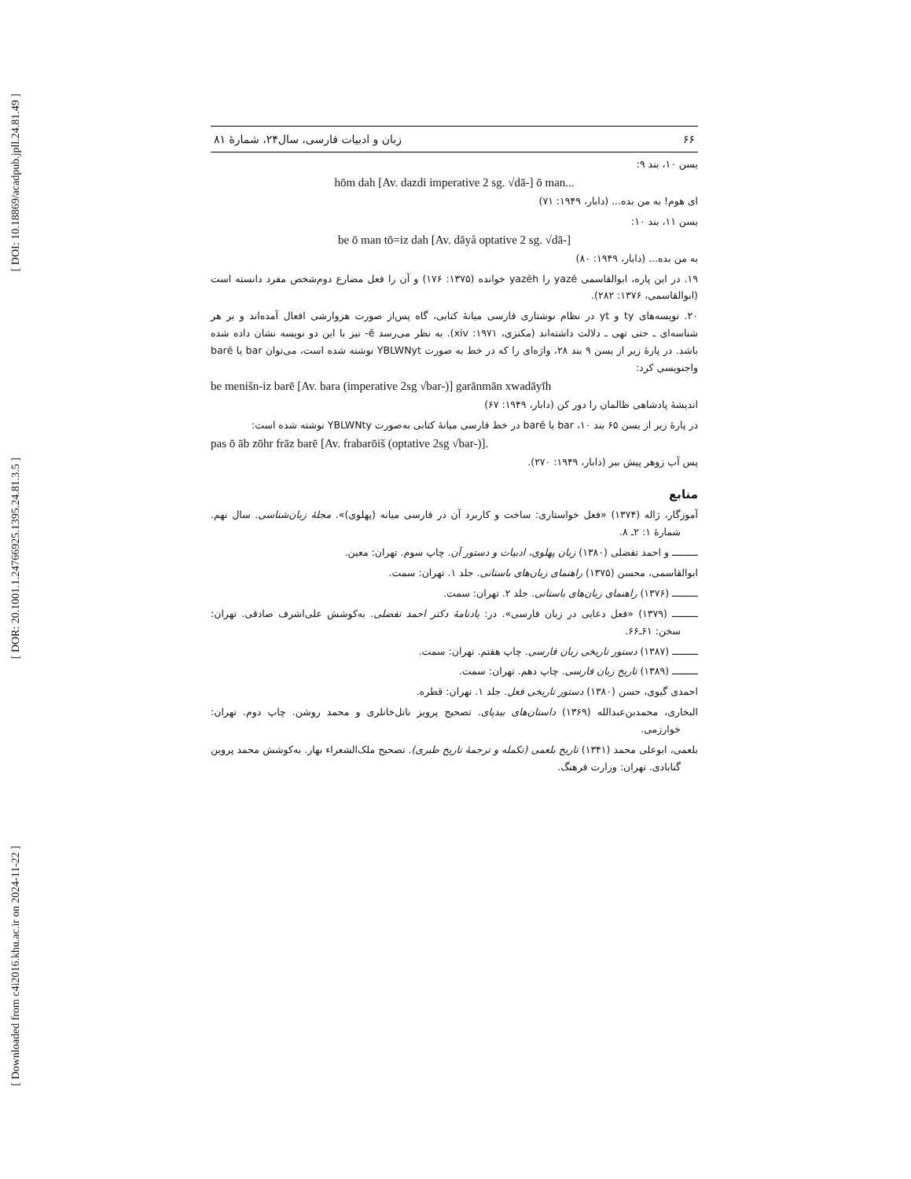[ DOI: 10.18869/acadpub.jpll.24.81.49 ]
[ DOR: 20.1001.1.24766925.1395.24.81.3.5 ]
[ Downloaded from c4i2016.khu.ac.ir on 2024-11-22 ]
۶۶ زبان و ادبیات فارسی، سال۲۴، شمارهٔ ۸۱
یسن ۱۰، بند ۹:
hōm dah [Av. dazdi imperative 2 sg. √dā-] ō man...
ای هوم! به من بده... (دابار، ۱۹۴۹: ۷۱)
یسن ۱۱، بند ۱۰:
be ō man tō=iz dah [Av. dāyå optative 2 sg. √dā-]
به من بده... (دابار، ۱۹۴۹: ۸۰)
۱۹. در این پاره، ابوالقاسمی yazē را yazēh خوانده (۱۳۷۵: ۱۷۶) و آن را فعل مضارع دوم‌شخص مفرد دانسته است (ابوالقاسمی، ۱۳۷۶: ۲۸۲).
۲۰. نویسه‌های ty و yt در نظام نوشتاری فارسی میانهٔ کتابی، گاه پس‌از صورت هزوارشی افعال آمده‌اند و بر هر شناسه‌ای ـ حتی تهی ـ دلالت داشته‌اند (مکنزی، ۱۹۷۱: xiv). به نظر می‌رسد ē- نیز با این دو نویسه نشان داده شده باشد. در پارهٔ زیر از یسن ۹ بند ۲۸، واژه‌ای را که در خط به صورت YBLWNyt نوشته شده است، می‌توان bar یا barē واجنویسی کرد:
be menišn-iz barē [Av. bara (imperative 2sg √bar-)] garānmān xwadāyīh
اندیشهٔ پادشاهی ظالمان را دور کن (دابار، ۱۹۴۹: ۶۷)
در پارهٔ زیر از یسن ۶۵ بند ۱۰، bar یا barē در خط فارسی میانهٔ کتابی به‌صورت YBLWNty نوشته شده است:
pas ō āb zōhr frāz barē [Av. frabarōiš (optative 2sg √bar-)].
پس آب زوهر پیش ببر (دابار، ۱۹۴۹: ۲۷۰).
منابع
آموزگار، ژاله (۱۳۷۴) «فعل خواستاری: ساخت و کاربرد آن در فارسی میانه (پهلوی)». مجلهٔ زبان‌شناسی. سال نهم. شمارهٔ ۱: ۲ـ ۸.
ـــــــــ و احمد تفضلی (۱۳۸۰) زبان پهلوی، ادبیات و دستور آن. چاپ سوم. تهران: معین.
ابوالقاسمی، محسن (۱۳۷۵) راهنمای زبان‌های باستانی. جلد ۱. تهران: سمت.
ـــــــــ (۱۳۷۶) راهنمای زبان‌های باستانی. جلد ۲. تهران: سمت.
ـــــــــ (۱۳۷۹) «فعل دعایی در زبان فارسی». در: یادنامهٔ دکتر احمد تفضلی. به‌کوشش علی‌اشرف صادقی. تهران: سخن: ۶۱ـ۶۶.
ـــــــــ (۱۳۸۷) دستور تاریخی زبان فارسی. چاپ هفتم. تهران: سمت.
ـــــــــ (۱۳۸۹) تاریخ زبان فارسی. چاپ دهم. تهران: سمت.
احمدی گیوی، حسن (۱۳۸۰) دستور تاریخی فعل. جلد ۱. تهران: قطره.
البخاری، محمدبن‌عبدالله (۱۳۶۹) داستان‌های بیدپای. تصحیح پرویز ناتل‌خانلری و محمد روشن. چاپ دوم. تهران: خوارزمی.
بلعمی، ابوعلی محمد (۱۳۴۱) تاریخ بلعمی (تکمله و ترجمهٔ تاریخ طبری). تصحیح ملک‌الشعراء بهار. به‌کوشش محمد پروین گنابادی. تهران: وزارت فرهنگ.